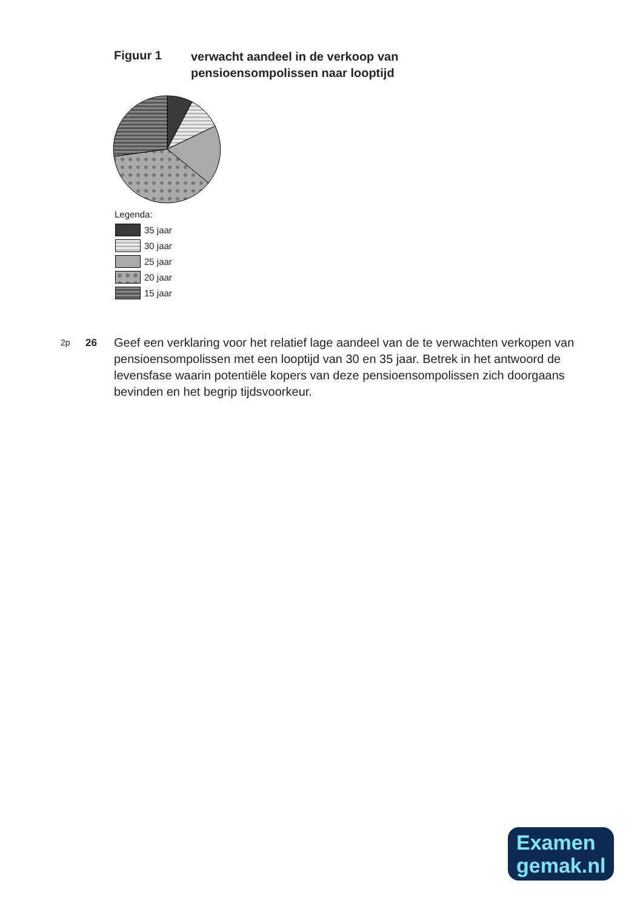Figuur 1
verwacht aandeel in de verkoop van
pensioensompolissen naar looptijd
Legenda:
35 jaar
30 jaar
25 jaar
20 jaar
15 jaar
2p
26
Geef een verklaring voor het relatief lage aandeel van de te verwachten verkopen van pensioensompolissen met een looptijd van 30 en 35 jaar. Betrek in het antwoord de levensfase waarin potentiële kopers van deze pensioensompolissen zich doorgaans bevinden en het begrip tijdsvoorkeur.
Examen
gemak.nl